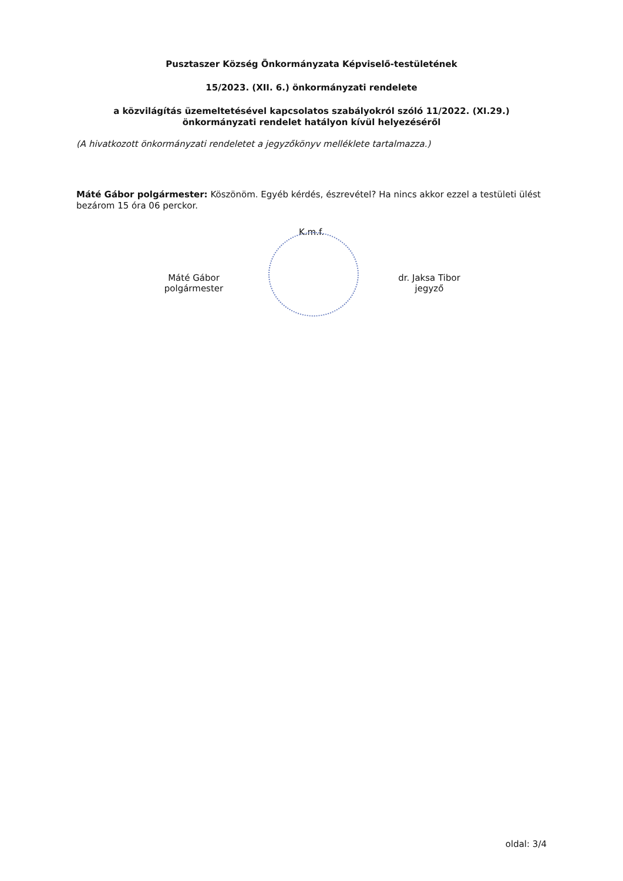Pusztaszer Község Önkormányzata Képviselő-testületének
15/2023. (XII. 6.) önkormányzati rendelete
a közvilágítás üzemeltetésével kapcsolatos szabályokról szóló 11/2022. (XI.29.)
önkormányzati rendelet hatályon kívül helyezéséről
(A hivatkozott önkormányzati rendeletet a jegyzőkönyv melléklete tartalmazza.)
Máté Gábor polgármester: Köszönöm. Egyéb kérdés, észrevétel? Ha nincs akkor ezzel a testületi ülést bezárom 15 óra 06 perckor.
K.m.f.
Máté Gábor
polgármester
dr. Jaksa Tibor
jegyző
oldal: 3/4